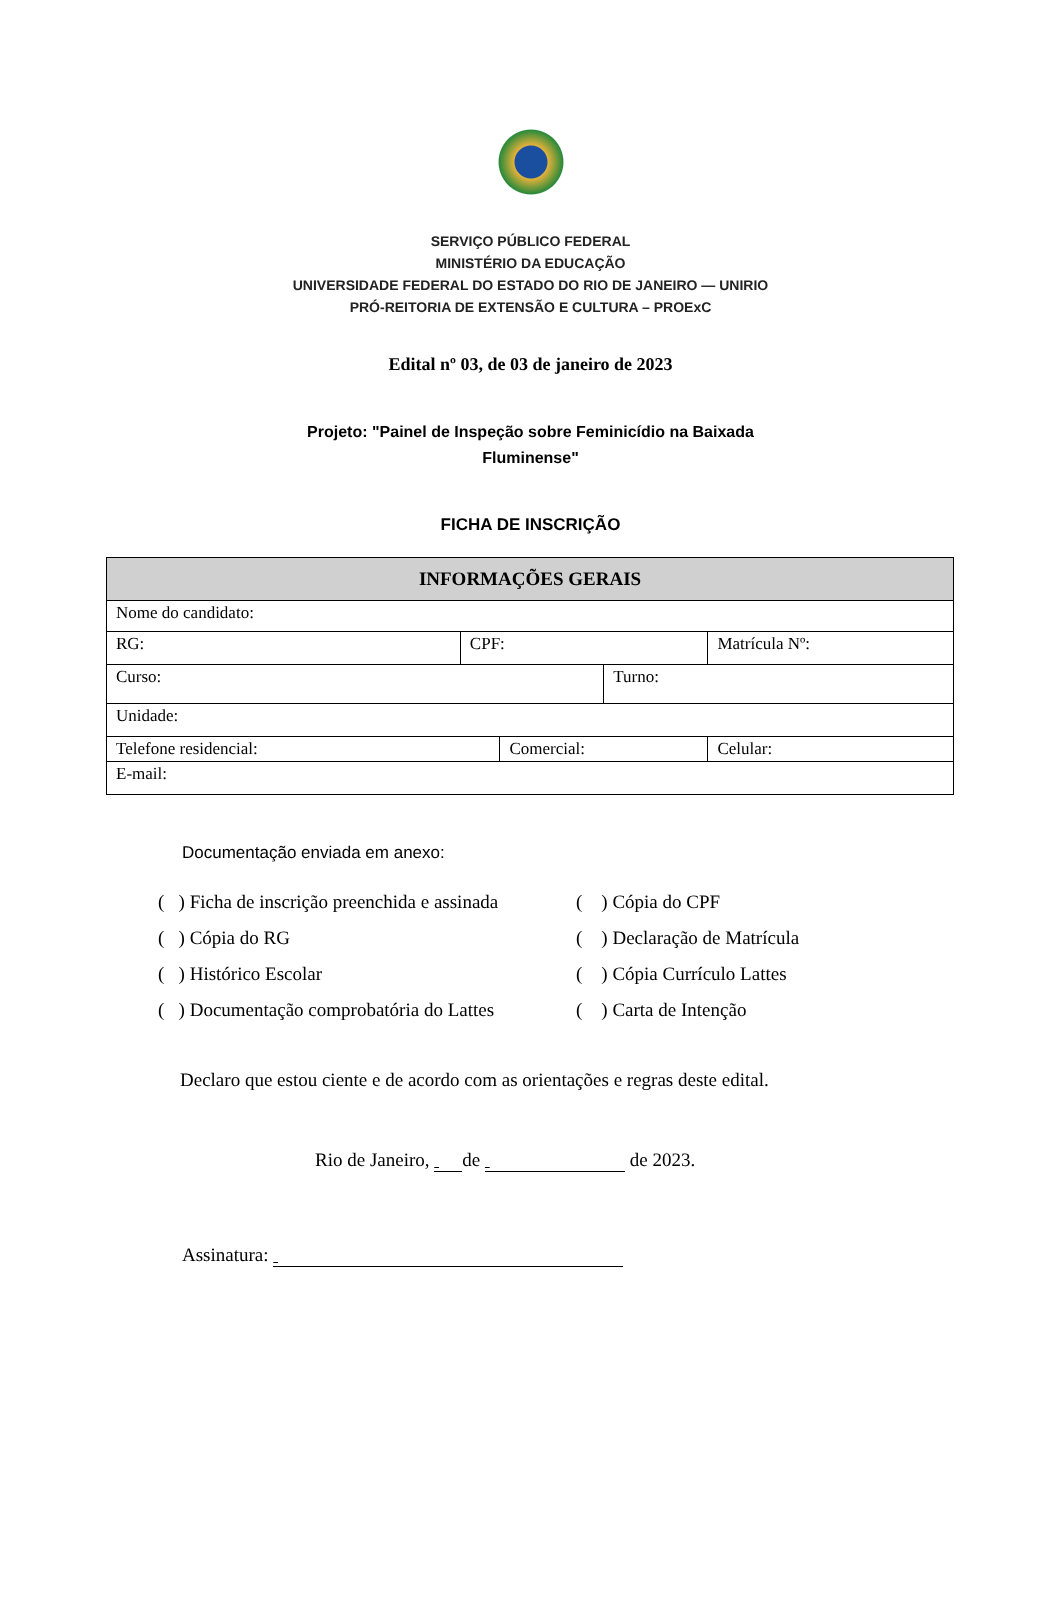SERVIÇO PÚBLICO FEDERAL
MINISTÉRIO DA EDUCAÇÃO
UNIVERSIDADE FEDERAL DO ESTADO DO RIO DE JANEIRO — UNIRIO
PRÓ-REITORIA DE EXTENSÃO E CULTURA – PROExC
Edital nº 03, de 03 de janeiro de 2023
Projeto: "Painel de Inspeção sobre Feminicídio na Baixada
Fluminense"
FICHA DE INSCRIÇÃO
| INFORMAÇÕES GERAIS | | | | | |
| --- | --- | --- | --- | --- | --- |
| Nome do candidato: | | | | | |
| RG: | CPF: | | | Matrícula Nº: | |
| Curso: | | | Turno: | | |
| Unidade: | | | | | |
| Telefone residencial: | | Comercial: | | | Celular: |
| E-mail: | | | | | |
Documentação enviada em anexo:
( ) Ficha de inscrição preenchida e assinada
( ) Cópia do CPF
( ) Cópia do RG
( ) Declaração de Matrícula
( ) Histórico Escolar
( ) Cópia Currículo Lattes
( ) Documentação comprobatória do Lattes
( ) Carta de Intenção
Declaro que estou ciente e de acordo com as orientações e regras deste edital.
Rio de Janeiro, de de 2023.
Assinatura: